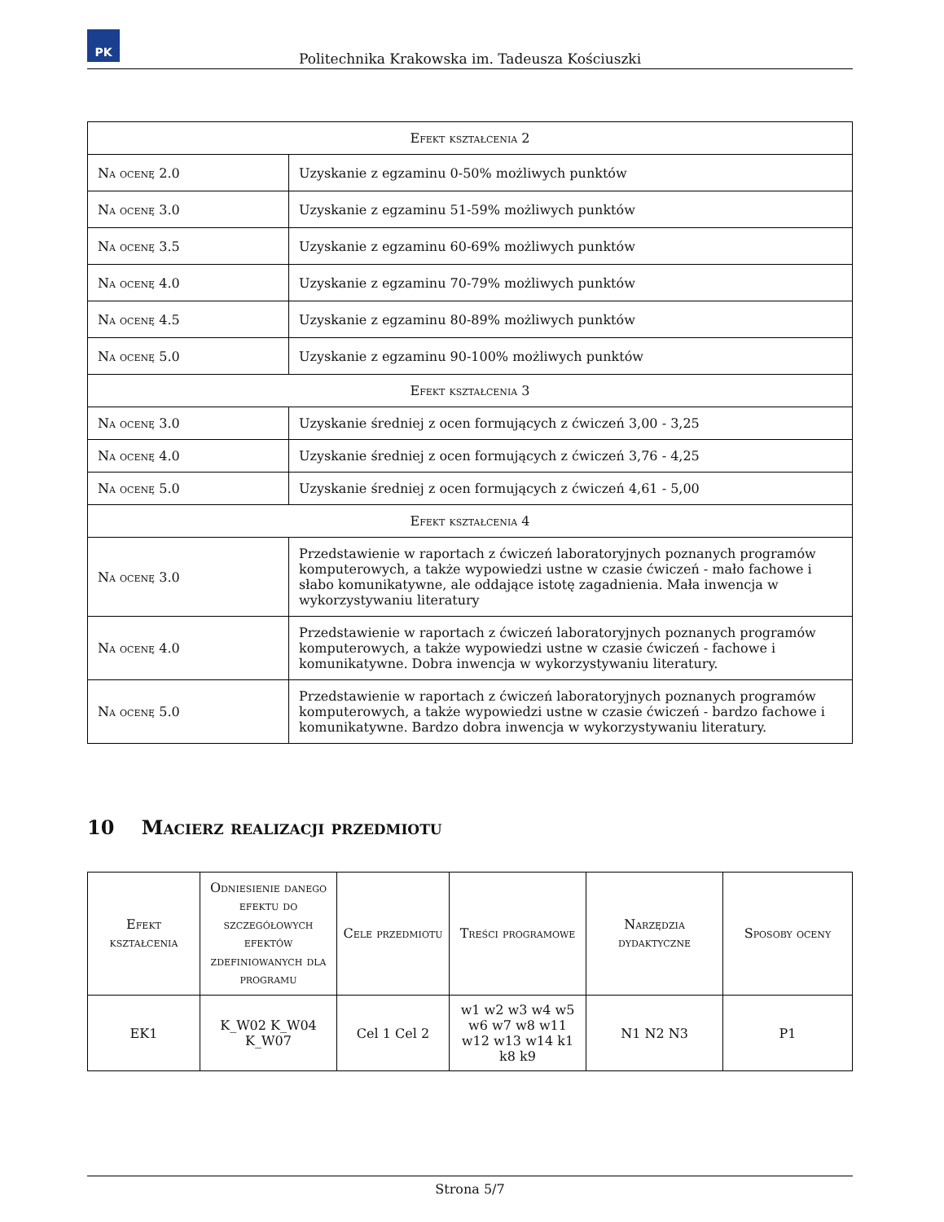PK
Politechnika Krakowska im. Tadeusza Kościuszki
| Efekt kształcenia 2 | |
| --- | --- |
| Na ocenę 2.0 | Uzyskanie z egzaminu 0-50% możliwych punktów |
| Na ocenę 3.0 | Uzyskanie z egzaminu 51-59% możliwych punktów |
| Na ocenę 3.5 | Uzyskanie z egzaminu 60-69% możliwych punktów |
| Na ocenę 4.0 | Uzyskanie z egzaminu 70-79% możliwych punktów |
| Na ocenę 4.5 | Uzyskanie z egzaminu 80-89% możliwych punktów |
| Na ocenę 5.0 | Uzyskanie z egzaminu 90-100% możliwych punktów |
| Efekt kształcenia 3 | |
| Na ocenę 3.0 | Uzyskanie średniej z ocen formujących z ćwiczeń 3,00 - 3,25 |
| Na ocenę 4.0 | Uzyskanie średniej z ocen formujących z ćwiczeń 3,76 - 4,25 |
| Na ocenę 5.0 | Uzyskanie średniej z ocen formujących z ćwiczeń 4,61 - 5,00 |
| Efekt kształcenia 4 | |
| Na ocenę 3.0 | Przedstawienie w raportach z ćwiczeń laboratoryjnych poznanych programów komputerowych, a także wypowiedzi ustne w czasie ćwiczeń - mało fachowe i słabo komunikatywne, ale oddające istotę zagadnienia. Mała inwencja w wykorzystywaniu literatury |
| Na ocenę 4.0 | Przedstawienie w raportach z ćwiczeń laboratoryjnych poznanych programów komputerowych, a także wypowiedzi ustne w czasie ćwiczeń - fachowe i komunikatywne. Dobra inwencja w wykorzystywaniu literatury. |
| Na ocenę 5.0 | Przedstawienie w raportach z ćwiczeń laboratoryjnych poznanych programów komputerowych, a także wypowiedzi ustne w czasie ćwiczeń - bardzo fachowe i komunikatywne. Bardzo dobra inwencja w wykorzystywaniu literatury. |
10 Macierz realizacji przedmiotu
| Efekt kształcenia | Odniesienie danego efektu do szczegółowych efektów zdefiniowanych dla programu | Cele przedmiotu | Treści programowe | Narzędzia dydaktyczne | Sposoby oceny |
| --- | --- | --- | --- | --- | --- |
| EK1 | K_W02 K_W04 K_W07 | Cel 1 Cel 2 | w1 w2 w3 w4 w5 w6 w7 w8 w11 w12 w13 w14 k1 k8 k9 | N1 N2 N3 | P1 |
Strona 5/7